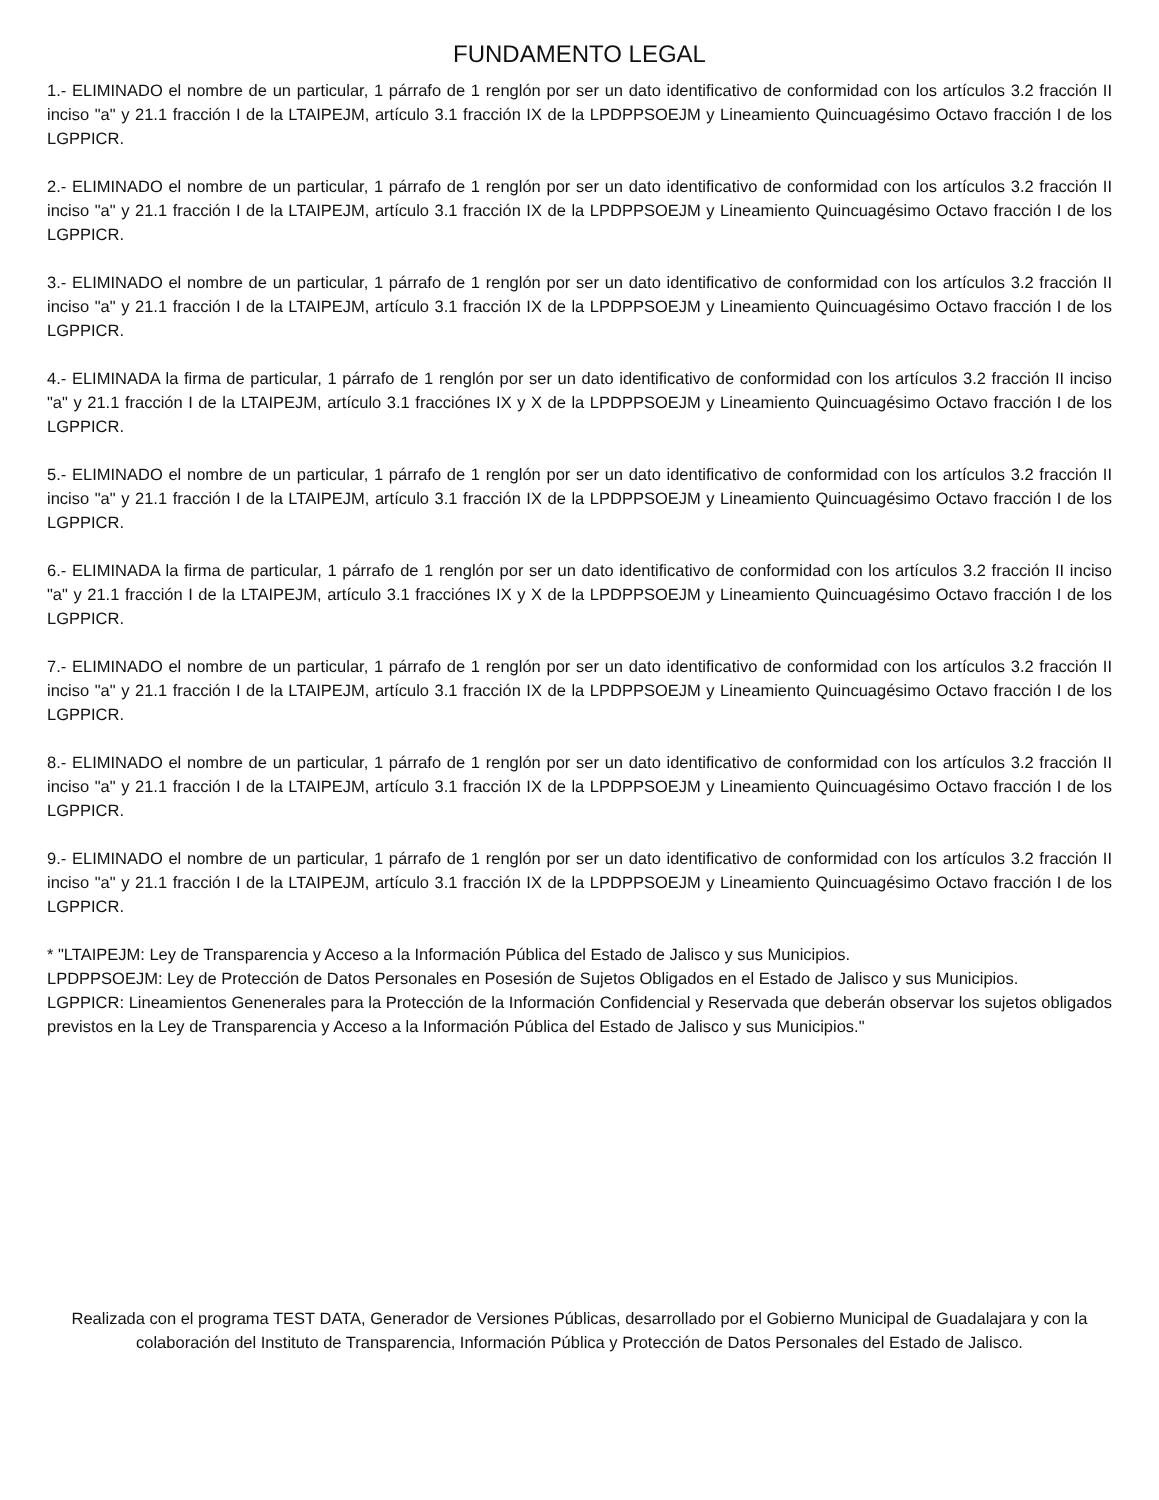FUNDAMENTO LEGAL
1.- ELIMINADO el nombre de un particular, 1 párrafo de 1 renglón por ser un dato identificativo de conformidad con los artículos 3.2 fracción II inciso "a" y 21.1 fracción I de la LTAIPEJM, artículo 3.1 fracción IX de la LPDPPSOEJM y Lineamiento Quincuagésimo Octavo fracción I de los LGPPICR.
2.- ELIMINADO el nombre de un particular, 1 párrafo de 1 renglón por ser un dato identificativo de conformidad con los artículos 3.2 fracción II inciso "a" y 21.1 fracción I de la LTAIPEJM, artículo 3.1 fracción IX de la LPDPPSOEJM y Lineamiento Quincuagésimo Octavo fracción I de los LGPPICR.
3.- ELIMINADO el nombre de un particular, 1 párrafo de 1 renglón por ser un dato identificativo de conformidad con los artículos 3.2 fracción II inciso "a" y 21.1 fracción I de la LTAIPEJM, artículo 3.1 fracción IX de la LPDPPSOEJM y Lineamiento Quincuagésimo Octavo fracción I de los LGPPICR.
4.- ELIMINADA la firma de particular, 1 párrafo de 1 renglón por ser un dato identificativo de conformidad con los artículos 3.2 fracción II inciso "a" y 21.1 fracción I de la LTAIPEJM, artículo 3.1 fracciónes IX y X de la LPDPPSOEJM y Lineamiento Quincuagésimo Octavo fracción I de los LGPPICR.
5.- ELIMINADO el nombre de un particular, 1 párrafo de 1 renglón por ser un dato identificativo de conformidad con los artículos 3.2 fracción II inciso "a" y 21.1 fracción I de la LTAIPEJM, artículo 3.1 fracción IX de la LPDPPSOEJM y Lineamiento Quincuagésimo Octavo fracción I de los LGPPICR.
6.- ELIMINADA la firma de particular, 1 párrafo de 1 renglón por ser un dato identificativo de conformidad con los artículos 3.2 fracción II inciso "a" y 21.1 fracción I de la LTAIPEJM, artículo 3.1 fracciónes IX y X de la LPDPPSOEJM y Lineamiento Quincuagésimo Octavo fracción I de los LGPPICR.
7.- ELIMINADO el nombre de un particular, 1 párrafo de 1 renglón por ser un dato identificativo de conformidad con los artículos 3.2 fracción II inciso "a" y 21.1 fracción I de la LTAIPEJM, artículo 3.1 fracción IX de la LPDPPSOEJM y Lineamiento Quincuagésimo Octavo fracción I de los LGPPICR.
8.- ELIMINADO el nombre de un particular, 1 párrafo de 1 renglón por ser un dato identificativo de conformidad con los artículos 3.2 fracción II inciso "a" y 21.1 fracción I de la LTAIPEJM, artículo 3.1 fracción IX de la LPDPPSOEJM y Lineamiento Quincuagésimo Octavo fracción I de los LGPPICR.
9.- ELIMINADO el nombre de un particular, 1 párrafo de 1 renglón por ser un dato identificativo de conformidad con los artículos 3.2 fracción II inciso "a" y 21.1 fracción I de la LTAIPEJM, artículo 3.1 fracción IX de la LPDPPSOEJM y Lineamiento Quincuagésimo Octavo fracción I de los LGPPICR.
* "LTAIPEJM: Ley de Transparencia y Acceso a la Información Pública del Estado de Jalisco y sus Municipios.
LPDPPSOEJM: Ley de Protección de Datos Personales en Posesión de Sujetos Obligados en el Estado de Jalisco y sus Municipios.
LGPPICR: Lineamientos Genenerales para la Protección de la Información Confidencial y Reservada que deberán observar los sujetos obligados previstos en la Ley de Transparencia y Acceso a la Información Pública del Estado de Jalisco y sus Municipios."
Realizada con el programa TEST DATA, Generador de Versiones Públicas, desarrollado por el Gobierno Municipal de Guadalajara y con la colaboración del Instituto de Transparencia, Información Pública y Protección de Datos Personales del Estado de Jalisco.